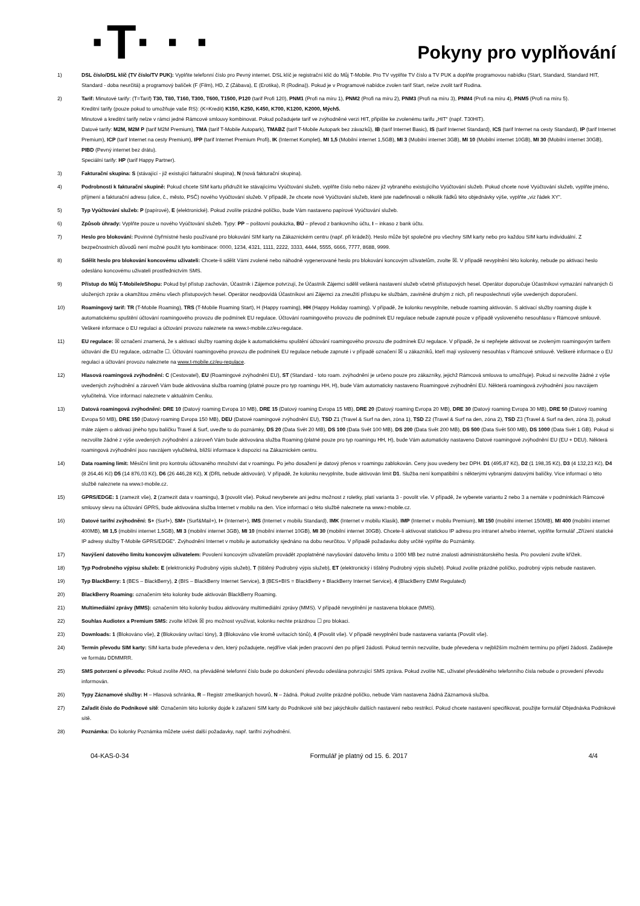·T· · ·
Pokyny pro vyplňování
1) DSL číslo/DSL klíč (TV číslo/TV PUK): Vyplňte telefonní číslo pro Pevný internet. DSL klíč je registrační klíč do Můj T-Mobile. Pro TV vyplňte TV číslo a TV PUK a doplňte programovou nabídku (Start, Standard, Standard HIT, Standard - doba neurčitá) a programový balíček (F (Film), HD, Z (Zábava), E (Erotika), R (Rodina)). Pokud je v Programové nabídce zvolen tarif Start, nelze zvolit tarif Rodina.
2) Tarif: Minutové tarify: (T=Tarif) T30, T80, T160, T300, T600, T1500, P120 (tarif Profi 120), PNM1 (Profi na míru 1), PNM2 (Profi na míru 2), PNM3 (Profi na míru 3), PNM4 (Profi na míru 4), PNM5 (Profi na míru 5).
Kreditní tarify (pouze pokud to umožňuje vaše RS): (K=Kredit) K150, K250, K450, K700, K1200, K2000, Mých5.
Minutové a kreditní tarify nelze v rámci jedné Rámcové smlouvy kombinovat. Pokud požadujete tarif ve zvýhodněné verzi HIT, připište ke zvolenému tarifu „HIT“ (např. T30HIT).
Datové tarify: M2M, M2M P (tarif M2M Premium), TMA (tarif T-Mobile Autopark), TMABZ (tarif T-Mobile Autopark bez závazků), IB (tarif Internet Basic), IS (tarif Internet Standard), ICS (tarif Internet na cesty Standard), IP (tarif Internet Premium), ICP (tarif Internet na cesty Premium), IPP (tarif Internet Premium Profi), IK (Internet Komplet), MI 1,5 (Mobilní internet 1,5GB), MI 3 (Mobilní internet 3GB), MI 10 (Mobilní internet 10GB), MI 30 (Mobilní internet 30GB), PIBD (Pevný internet bez drátu).
Speciální tarify: HP (tarif Happy Partner).
3) Fakturační skupina: S (stávající - již existující fakturační skupina), N (nová fakturační skupina).
4) Podrobnosti k fakturační skupině: Pokud chcete SIM kartu přidružit ke stávajícímu Vyúčtování služeb, vyplňte číslo nebo název již vybraného existujícího Vyúčtování služeb. Pokud chcete nové Vyúčtování služeb, vyplňte jméno, příjmení a fakturační adresu (ulice, č., město, PSČ) nového Vyúčtování služeb. V případě, že chcete nové Vyúčtování služeb, které jste nadefinovali o několik řádků této objednávky výše, vyplňte „viz řádek XY“.
5) Typ Vyúčtování služeb: P (papírové), E (elektronické). Pokud zvolíte prázdné políčko, bude Vám nastaveno papírové Vyúčtování služeb.
6) Způsob úhrady: Vyplňte pouze u nového Vyúčtování služeb. Typy: PP – poštovní poukázka, BÚ – převod z bankovního účtu, I – inkaso z bank účtu.
7) Heslo pro blokování: Povinné čtyřmístné heslo používané pro blokování SIM karty na Zákaznickém centru (např. při krádeži). Heslo může být společné pro všechny SIM karty nebo pro každou SIM kartu individuální. Z bezpečnostních důvodů není možné použít tyto kombinace: 0000, 1234, 4321, 1111, 2222, 3333, 4444, 5555, 6666, 7777, 8688, 9999.
8) Sdělit heslo pro blokování koncovému uživateli: Chcete-li sdělit Vámi zvolené nebo náhodně vygenerované heslo pro blokování koncovým uživatelům, zvolte ☒. V případě nevyplnění této kolonky, nebude po aktivaci heslo odesláno koncovému uživateli prostřednictvím SMS.
9) Přístup do Můj T-Mobile/eShopu: Pokud byl přístup zachován, Účastník i Zájemce potvrzují, že Účastník Zájemci sdělil veškerá nastavení služeb včetně přístupových hesel. Operátor doporučuje Účastníkovi vymazání nahraných či uložených zpráv a okamžitou změnu všech přístupových hesel. Operátor neodpovídá Účastníkovi ani Zájemci za zneužití přístupu ke službám, zaviněné druhým z nich, při neuposlechnutí výše uvedených doporučení.
10) Roamingový tarif: TR (T-Mobile Roaming), TRS (T-Mobile Roaming Start), H (Happy roaming), HH (Happy Holiday roaming). V případě, že kolonku nevyplníte, nebude roaming aktivován. S aktivací služby roaming dojde k automatickému spuštění účtování roamingového provozu dle podmínek EU regulace. Účtování roamingového provozu dle podmínek EU regulace nebude zapnuté pouze v případě vysloveného nesouhlasu v Rámcové smlouvě. Veškeré informace o EU regulaci a účtování provozu naleznete na www.t-mobile.cz/eu-regulace.
11) EU regulace: ☒ označení znamená, že s aktivací služby roaming dojde k automatickému spuštění účtování roamingového provozu dle podmínek EU regulace. V případě, že si nepřejete aktivovat se zvoleným roamingovým tarifem účtování dle EU regulace, odznačte ☐. Účtování roamingového provozu dle podmínek EU regulace nebude zapnuté i v případě označení ☒ u zákazníků, kteří mají vyslovený nesouhlas v Rámcové smlouvě. Veškeré informace o EU regulaci a účtování provozu naleznete na www.t-mobile.cz/eu-regulace.
12) Hlasová roamingová zvýhodnění: C (Cestovatel), EU (Roamingové zvýhodnění EU), ST (Standard - toto roam. zvýhodnění je určeno pouze pro zákazníky, jejichž Rámcová smlouva to umožňuje). Pokud si nezvolíte žádné z výše uvedených zvýhodnění a zároveň Vám bude aktivována služba roaming (platné pouze pro typ roamingu HH, H), bude Vám automaticky nastaveno Roamingové zvýhodnění EU. Některá roamingová zvýhodnění jsou navzájem vylučitelná. Více informací naleznete v aktuálním Ceníku.
13) Datová roamingová zvýhodnění: DRE 10 (Datový roaming Evropa 10 MB), DRE 15 (Datový roaming Evropa 15 MB), DRE 20 (Datový roaming Evropa 20 MB), DRE 30 (Datový roaming Evropa 30 MB), DRE 50 (Datový roaming Evropa 50 MB), DRE 150 (Datový roaming Evropa 150 MB), DEU (Datové roamingové zvýhodnění EU), TSD Z1 (Travel & Surf na den, zóna 1), TSD Z2 (Travel & Surf na den, zóna 2), TSD Z3 (Travel & Surf na den, zóna 3), pokud máte zájem o aktivaci jiného typu balíčku Travel & Surf, uveďte to do poznámky, DS 20 (Data Svět 20 MB), DS 100 (Data Svět 100 MB), DS 200 (Data Svět 200 MB), DS 500 (Data Svět 500 MB), DS 1000 (Data Svět 1 GB). Pokud si nezvolíte žádné z výše uvedených zvýhodnění a zároveň Vám bude aktivována služba Roaming (platné pouze pro typ roamingu HH, H), bude Vám automaticky nastaveno Datové roamingové zvýhodnění EU (EU + DEU). Některá roamingová zvýhodnění jsou navzájem vylučitelná, bližší informace k dispozici na Zákaznickém centru.
14) Data roaming limit: Měsíční limit pro kontrolu účtovaného množství dat v roamingu. Po jeho dosažení je datový přenos v roamingu zablokován. Ceny jsou uvedeny bez DPH. D1 (495,87 Kč), D2 (1 198,35 Kč), D3 (4 132,23 Kč), D4 (8 264,46 Kč) D5 (14 876,03 Kč), D6 (26 446,28 Kč), X (DRL nebude aktivován). V případě, že kolonku nevyplníte, bude aktivován limit D1. Služba není kompatibilní s některými vybranými datovými balíčky. Více informací o této službě naleznete na www.t-mobile.cz.
15) GPRS/EDGE: 1 (zamezit vše), 2 (zamezit data v roamingu), 3 (povolit vše). Pokud nevyberete ani jednu možnost z roletky, platí varianta 3 - povolit vše. V případě, že vyberete variantu 2 nebo 3 a nemáte v podmínkách Rámcové smlouvy slevu na účtování GPRS, bude aktivována služba Internet v mobilu na den. Více informací o této službě naleznete na www.t-mobile.cz.
16) Datové tarifní zvýhodnění: S+ (Surf+), SM+ (Surf&Mail+), I+ (Internet+), IMS (Internet v mobilu Standard), IMK (Internet v mobilu Klasik), IMP (Internet v mobilu Premium), MI 150 (mobilní internet 150MB), MI 400 (mobilní internet 400MB), MI 1,5 (mobilní internet 1,5GB), MI 3 (mobilní internet 3GB), MI 10 (mobilní internet 10GB), MI 30 (mobilní internet 30GB). Chcete-li aktivovat statickou IP adresu pro intranet a/nebo internet, vyplňte formulář „Zřízení statické IP adresy služby T-Mobile GPRS/EDGE“. Zvýhodnění Internet v mobilu je automaticky sjednáno na dobu neurčitou. V případě požadavku doby určité vyplňte do Poznámky.
17) Navýšení datového limitu koncovým uživatelem: Povolení koncovým uživatelům provádět zpoplatněné navyšování datového limitu o 1000 MB bez nutné znalosti administrátorského hesla. Pro povolení zvolte křížek.
18) Typ Podrobného výpisu služeb: E (elektronický Podrobný výpis služeb), T (tištěný Podrobný výpis služeb), ET (elektronický i tištěný Podrobný výpis služeb). Pokud zvolíte prázdné políčko, podrobný výpis nebude nastaven.
19) Typ BlackBerry: 1 (BES – BlackBerry), 2 (BIS – BlackBerry Internet Service), 3 (BES+BIS = BlackBerry + BlackBerry Internet Service), 4 (BlackBerry EMM Regulated)
20) BlackBerry Roaming: označením této kolonky bude aktivován BlackBerry Roaming.
21) Multimediální zprávy (MMS): označením této kolonky budou aktivovány multimediální zprávy (MMS). V případě nevyplnění je nastavena blokace (MMS).
22) Souhlas Audiotex a Premium SMS: zvolte křížek ☒ pro možnost využívat, kolonku nechte prázdnou ☐ pro blokaci.
23) Downloads: 1 (Blokováno vše), 2 (Blokovány uvítací tóny), 3 (Blokováno vše kromě uvítacích tónů), 4 (Povolit vše). V případě nevyplnění bude nastavena varianta (Povolit vše).
24) Termín převodu SIM karty: SIM karta bude převedena v den, který požadujete, nejdříve však jeden pracovní den po přijetí žádosti. Pokud termín nezvolíte, bude převedena v nejbližším možném termínu po přijetí žádosti. Zadávejte ve formátu DDMMRR.
25) SMS potvrzení o převodu: Pokud zvolíte ANO, na převáděné telefonní číslo bude po dokončení převodu odeslána potvrzující SMS zpráva. Pokud zvolíte NE, uživatel převáděného telefonního čísla nebude o provedení převodu informován.
26) Typy Záznamové služby: H – Hlasová schránka, R – Registr zmeškaných hovorů, N – žádná. Pokud zvolíte prázdné políčko, nebude Vám nastavena žádná Záznamová služba.
27) Zařadit číslo do Podnikové sítě: Označením této kolonky dojde k zařazení SIM karty do Podnikové sítě bez jakýchkoliv dalších nastavení nebo restrikcí. Pokud chcete nastavení specifikovat, použijte formulář Objednávka Podnikové sítě.
28) Poznámka: Do kolonky Poznámka můžete uvést další požadavky, např. tarifní zvýhodnění.
04-KAS-0-34 Formulář je platný od 15. 6. 2017 4/4